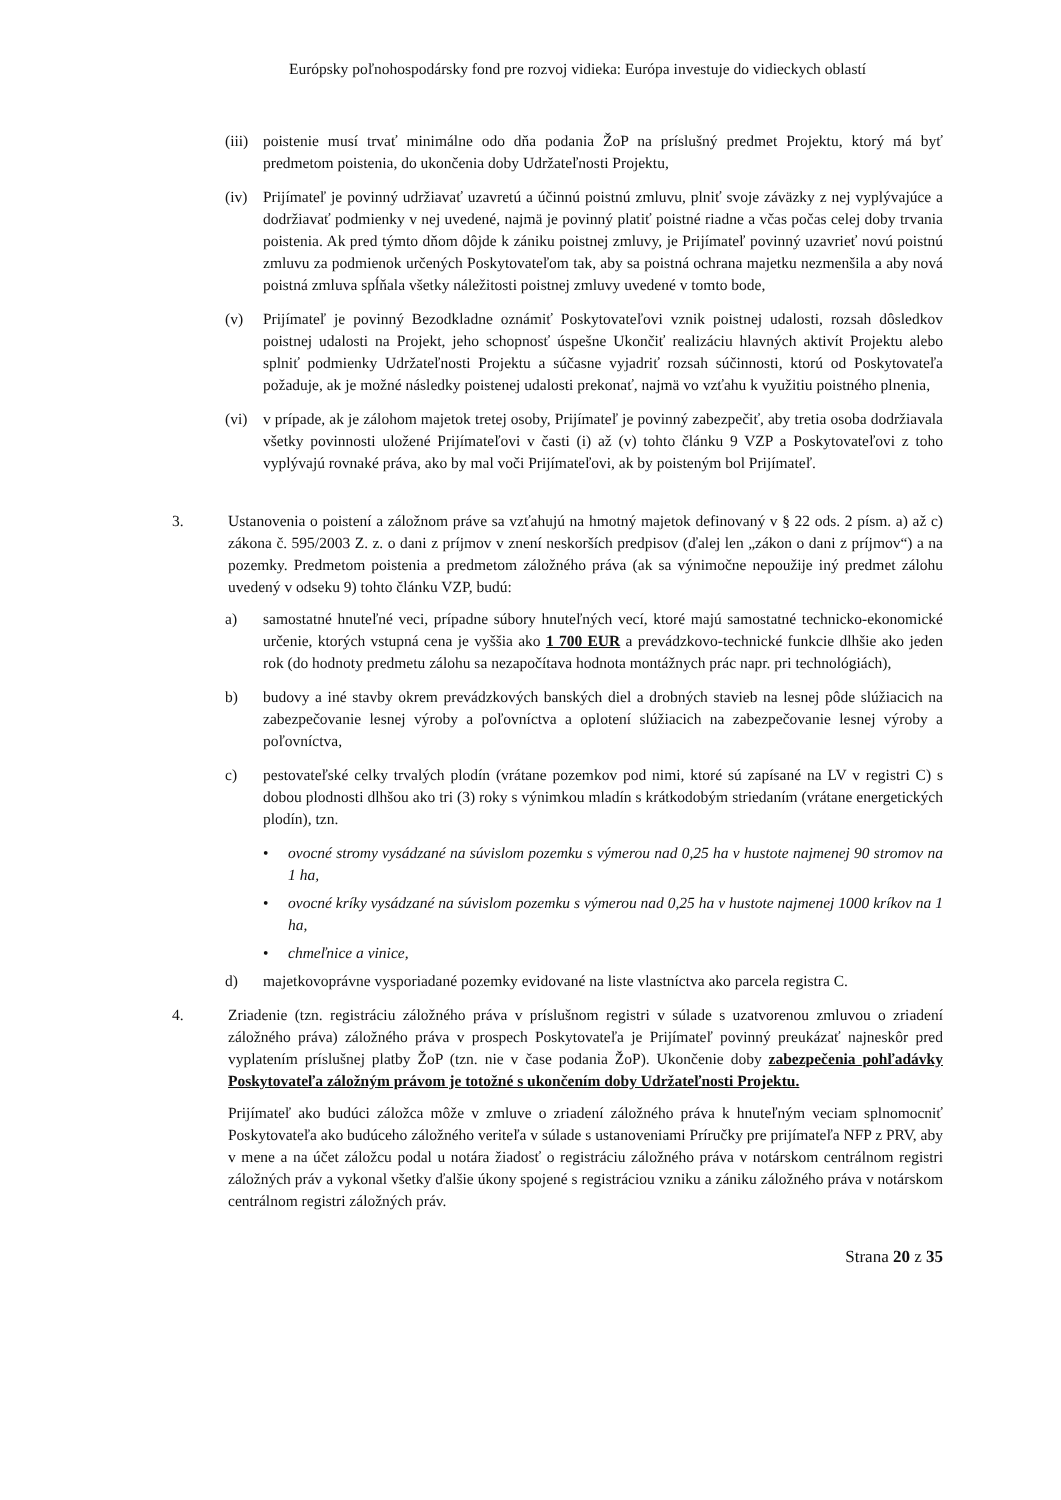Európsky poľnohospodársky fond pre rozvoj vidieka: Európa investuje do vidieckych oblastí
(iii) poistenie musí trvať minimálne odo dňa podania ŽoP na príslušný predmet Projektu, ktorý má byť predmetom poistenia, do ukončenia doby Udržateľnosti Projektu,
(iv) Prijímateľ je povinný udržiavať uzavretú a účinnú poistnú zmluvu, plniť svoje záväzky z nej vyplývajúce a dodržiavať podmienky v nej uvedené, najmä je povinný platiť poistné riadne a včas počas celej doby trvania poistenia. Ak pred týmto dňom dôjde k zániku poistnej zmluvy, je Prijímateľ povinný uzavrieť novú poistnú zmluvu za podmienok určených Poskytovateľom tak, aby sa poistná ochrana majetku nezmenšila a aby nová poistná zmluva spĺňala všetky náležitosti poistnej zmluvy uvedené v tomto bode,
(v) Prijímateľ je povinný Bezodkladne oznámiť Poskytovateľovi vznik poistnej udalosti, rozsah dôsledkov poistnej udalosti na Projekt, jeho schopnosť úspešne Ukončiť realizáciu hlavných aktivít Projektu alebo splniť podmienky Udržateľnosti Projektu a súčasne vyjadriť rozsah súčinnosti, ktorú od Poskytovateľa požaduje, ak je možné následky poistenej udalosti prekonať, najmä vo vzťahu k využitiu poistného plnenia,
(vi) v prípade, ak je zálohom majetok tretej osoby, Prijímateľ je povinný zabezpečiť, aby tretia osoba dodržiavala všetky povinnosti uložené Prijímateľovi v časti (i) až (v) tohto článku 9 VZP a Poskytovateľovi z toho vyplývajú rovnaké práva, ako by mal voči Prijímateľovi, ak by poisteným bol Prijímateľ.
3. Ustanovenia o poistení a záložnom práve sa vzťahujú na hmotný majetok definovaný v § 22 ods. 2 písm. a) až c) zákona č. 595/2003 Z. z. o dani z príjmov v znení neskorších predpisov (ďalej len „zákon o dani z príjmov“) a na pozemky. Predmetom poistenia a predmetom záložného práva (ak sa výnimočne nepoužije iný predmet zálohu uvedený v odseku 9) tohto článku VZP, budú:
a) samostatné hnuteľné veci, prípadne súbory hnuteľných vecí, ktoré majú samostatné technicko-ekonomické určenie, ktorých vstupná cena je vyššia ako 1 700 EUR a prevádzkovo-technické funkcie dlhšie ako jeden rok (do hodnoty predmetu zálohu sa nezapočítava hodnota montážnych prác napr. pri technológiách),
b) budovy a iné stavby okrem prevádzkových banských diel a drobných stavieb na lesnej pôde slúžiacich na zabezpečovanie lesnej výroby a poľovníctva a oplotení slúžiacich na zabezpečovanie lesnej výroby a poľovníctva,
c) pestovateľské celky trvalých plodín (vrátane pozemkov pod nimi, ktoré sú zapísané na LV v registri C) s dobou plodnosti dlhšou ako tri (3) roky s výnimkou mladín s krátkodobým striedaním (vrátane energetických plodín), tzn.
• ovocné stromy vysádzané na súvislom pozemku s výmerou nad 0,25 ha v hustote najmenej 90 stromov na 1 ha,
• ovocné kríky vysádzané na súvislom pozemku s výmerou nad 0,25 ha v hustote najmenej 1000 kríkov na 1 ha,
• chmeľnice a vinice,
d) majetkovoprávne vysporiadané pozemky evidované na liste vlastníctva ako parcela registra C.
4. Zriadenie (tzn. registráciu záložného práva v príslušnom registri v súlade s uzatvorenou zmluvou o zriadení záložného práva) záložného práva v prospech Poskytovateľa je Prijímateľ povinný preukázať najneskôr pred vyplatením príslušnej platby ŽoP (tzn. nie v čase podania ŽoP). Ukončenie doby zabezpečenia pohľadávky Poskytovateľa záložným právom je totožné s ukončením doby Udržateľnosti Projektu.
Prijímateľ ako budúci záložca môže v zmluve o zriadení záložného práva k hnuteľným veciam splnomocniť Poskytovateľa ako budúceho záložného veriteľa v súlade s ustanoveniami Príručky pre prijímateľa NFP z PRV, aby v mene a na účet záložcu podal u notára žiadosť o registráciu záložného práva v notárskom centrálnom registri záložných práv a vykonal všetky ďalšie úkony spojené s registráciou vzniku a zániku záložného práva v notárskom centrálnom registri záložných práv.
Strana 20 z 35